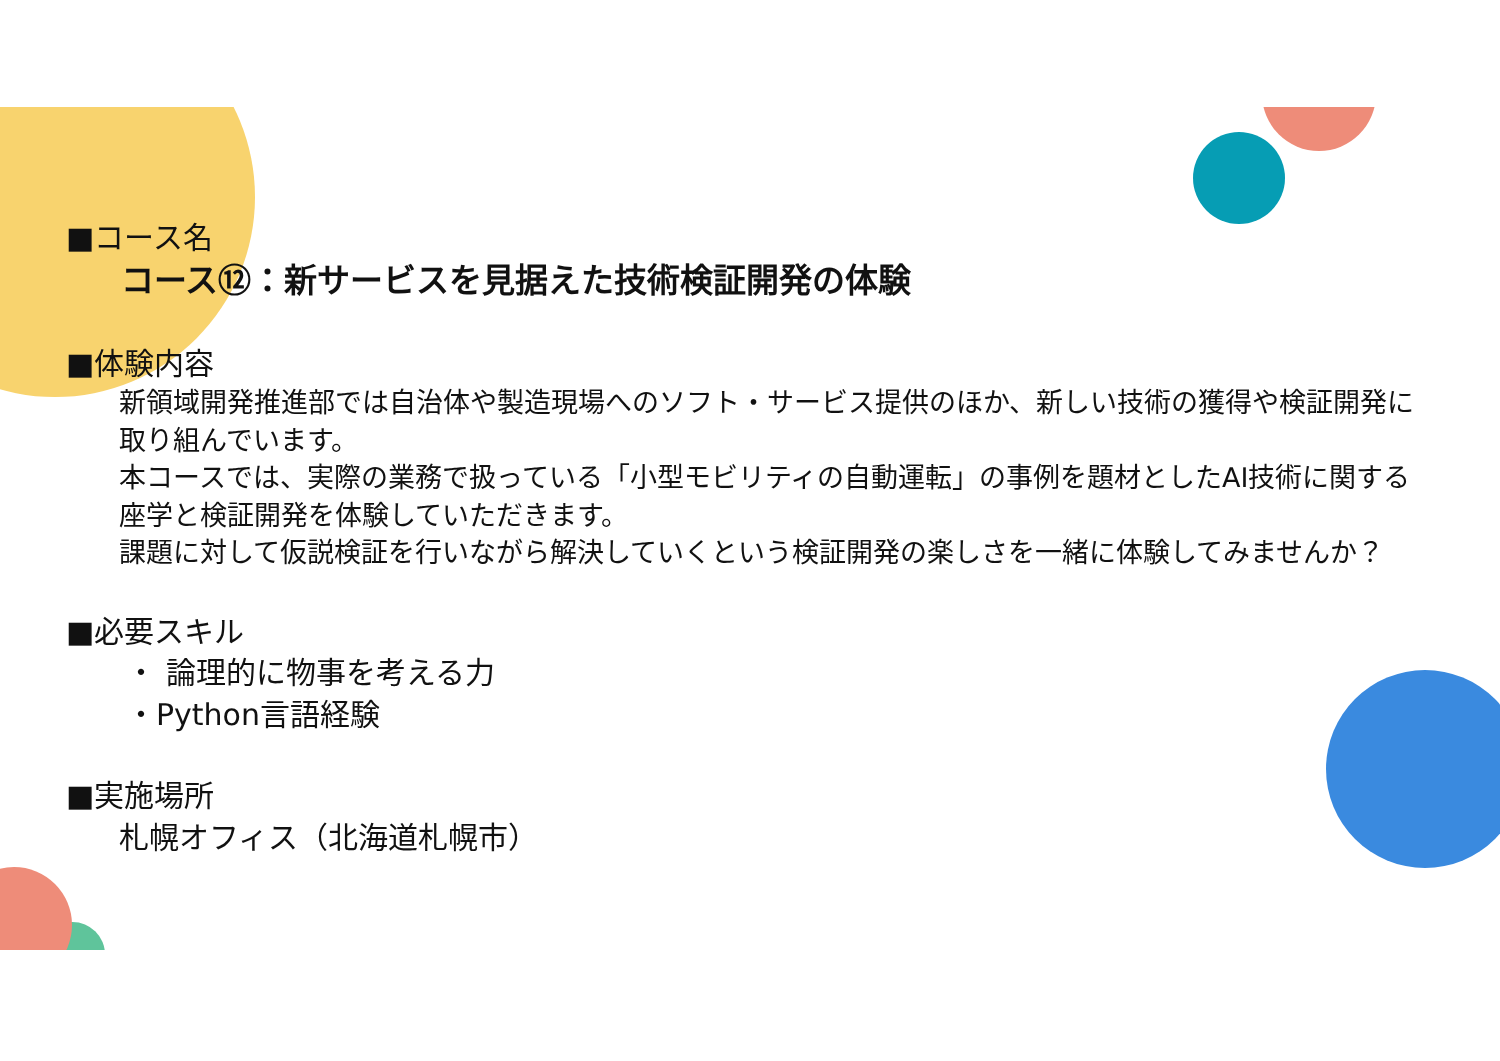■コース名
コース⑫：新サービスを見据えた技術検証開発の体験
■体験内容
新領域開発推進部では自治体や製造現場へのソフト・サービス提供のほか、新しい技術の獲得や検証開発に取り組んでいます。
本コースでは、実際の業務で扱っている「小型モビリティの自動運転」の事例を題材としたAI技術に関する座学と検証開発を体験していただきます。
課題に対して仮説検証を行いながら解決していくという検証開発の楽しさを一緒に体験してみませんか？
■必要スキル
・ 論理的に物事を考える力
・Python言語経験
■実施場所
札幌オフィス（北海道札幌市）